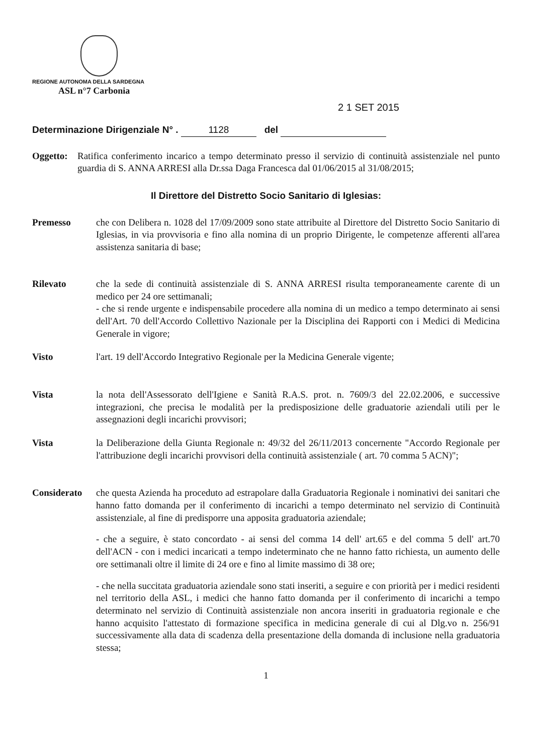REGIONE AUTONOMA DELLA SARDEGNA
ASL n°7 Carbonia
2 1 SET 2015
Determinazione Dirigenziale N° . 1128 del
Oggetto:
Ratifica conferimento incarico a tempo determinato presso il servizio di continuità assistenziale nel punto guardia di S. ANNA ARRESI alla Dr.ssa Daga Francesca dal 01/06/2015 al 31/08/2015;
Il Direttore del Distretto Socio Sanitario di Iglesias:
Premesso che con Delibera n. 1028 del 17/09/2009 sono state attribuite al Direttore del Distretto Socio Sanitario di Iglesias, in via provvisoria e fino alla nomina di un proprio Dirigente, le competenze afferenti all'area assistenza sanitaria di base;
Rilevato che la sede di continuità assistenziale di S. ANNA ARRESI risulta temporaneamente carente di un medico per 24 ore settimanali;
- che si rende urgente e indispensabile procedere alla nomina di un medico a tempo determinato ai sensi dell'Art. 70 dell'Accordo Collettivo Nazionale per la Disciplina dei Rapporti con i Medici di Medicina Generale in vigore;
Visto l'art. 19 dell'Accordo Integrativo Regionale per la Medicina Generale vigente;
Vista la nota dell'Assessorato dell'Igiene e Sanità R.A.S. prot. n. 7609/3 del 22.02.2006, e successive integrazioni, che precisa le modalità per la predisposizione delle graduatorie aziendali utili per le assegnazioni degli incarichi provvisori;
Vista la Deliberazione della Giunta Regionale n: 49/32 del 26/11/2013 concernente "Accordo Regionale per l'attribuzione degli incarichi provvisori della continuità assistenziale ( art. 70 comma 5 ACN)";
Considerato che questa Azienda ha proceduto ad estrapolare dalla Graduatoria Regionale i nominativi dei sanitari che hanno fatto domanda per il conferimento di incarichi a tempo determinato nel servizio di Continuità assistenziale, al fine di predisporre una apposita graduatoria aziendale;
- che a seguire, è stato concordato - ai sensi del comma 14 dell' art.65 e del comma 5 dell' art.70 dell'ACN - con i medici incaricati a tempo indeterminato che ne hanno fatto richiesta, un aumento delle ore settimanali oltre il limite di 24 ore e fino al limite massimo di 38 ore;
- che nella succitata graduatoria aziendale sono stati inseriti, a seguire e con priorità per i medici residenti nel territorio della ASL, i medici che hanno fatto domanda per il conferimento di incarichi a tempo determinato nel servizio di Continuità assistenziale non ancora inseriti in graduatoria regionale e che hanno acquisito l'attestato di formazione specifica in medicina generale di cui al Dlg.vo n. 256/91 successivamente alla data di scadenza della presentazione della domanda di inclusione nella graduatoria stessa;
1